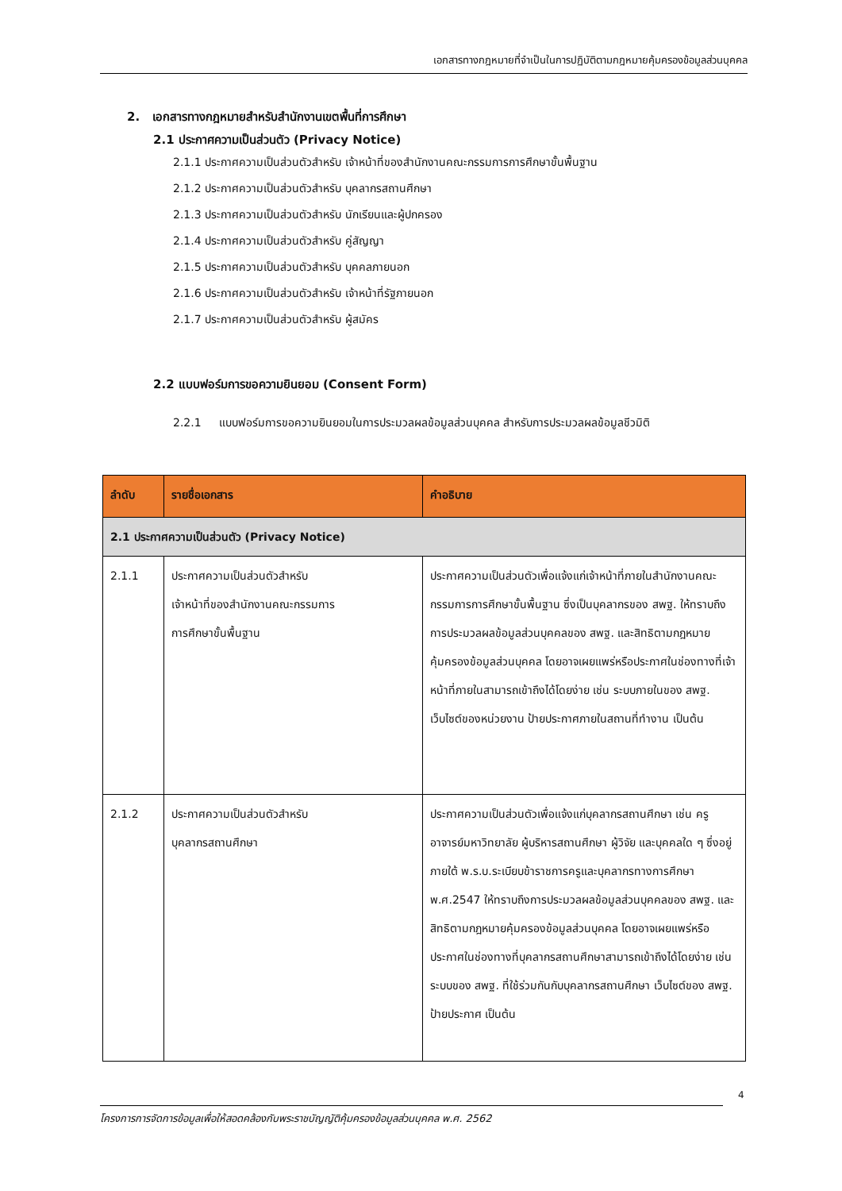เอกสารทางกฎหมายที่จำเป็นในการปฏิบัติตามกฎหมายคุ้มครองข้อมูลส่วนบุคคล
2. เอกสารทางกฎหมายสำหรับสำนักงานเขตพื้นที่การศึกษา
2.1 ประกาศความเป็นส่วนตัว (Privacy Notice)
2.1.1 ประกาศความเป็นส่วนตัวสำหรับ เจ้าหน้าที่ของสำนักงานคณะกรรมการการศึกษาขั้นพื้นฐาน
2.1.2 ประกาศความเป็นส่วนตัวสำหรับ บุคลากรสถานศึกษา
2.1.3 ประกาศความเป็นส่วนตัวสำหรับ นักเรียนและผู้ปกครอง
2.1.4 ประกาศความเป็นส่วนตัวสำหรับ คู่สัญญา
2.1.5 ประกาศความเป็นส่วนตัวสำหรับ บุคคลภายนอก
2.1.6 ประกาศความเป็นส่วนตัวสำหรับ เจ้าหน้าที่รัฐภายนอก
2.1.7 ประกาศความเป็นส่วนตัวสำหรับ ผู้สมัคร
2.2 แบบฟอร์มการขอความยินยอม (Consent Form)
2.2.1 แบบฟอร์มการขอความยินยอมในการประมวลผลข้อมูลส่วนบุคคล สำหรับการประมวลผลข้อมูลชีวมิติ
| ลำดับ | รายชื่อเอกสาร | คำอธิบาย |
| --- | --- | --- |
| 2.1 ประกาศความเป็นส่วนตัว (Privacy Notice) | | |
| 2.1.1 | ประกาศความเป็นส่วนตัวสำหรับ เจ้าหน้าที่ของสำนักงานคณะกรรมการ การศึกษาขั้นพื้นฐาน | ประกาศความเป็นส่วนตัวเพื่อแจ้งแก่เจ้าหน้าที่ภายในสำนักงานคณะกรรมการการศึกษาขั้นพื้นฐาน ซึ่งเป็นบุคลากรของ สพฐ. ให้ทราบถึงการประมวลผลข้อมูลส่วนบุคคลของ สพฐ. และสิทธิตามกฎหมายคุ้มครองข้อมูลส่วนบุคคล โดยอาจเผยแพร่หรือประกาศในช่องทางที่เจ้าหน้าที่ภายในสามารถเข้าถึงได้โดยง่าย เช่น ระบบภายในของ สพฐ. เว็บไซต์ของหน่วยงาน ป้ายประกาศภายในสถานที่ทำงาน เป็นต้น |
| 2.1.2 | ประกาศความเป็นส่วนตัวสำหรับ บุคลากรสถานศึกษา | ประกาศความเป็นส่วนตัวเพื่อแจ้งแก่บุคลากรสถานศึกษา เช่น ครู อาจารย์มหาวิทยาลัย ผู้บริหารสถานศึกษา ผู้วิจัย และบุคคลใด ๆ ซึ่งอยู่ภายใต้ พ.ร.บ.ระเบียบข้าราชการครูและบุคลากรทางการศึกษา พ.ศ.2547 ให้ทราบถึงการประมวลผลข้อมูลส่วนบุคคลของ สพฐ. และสิทธิตามกฎหมายคุ้มครองข้อมูลส่วนบุคคล โดยอาจเผยแพร่หรือประกาศในช่องทางที่บุคลากรสถานศึกษาสามารถเข้าถึงได้โดยง่าย เช่น ระบบของ สพฐ. ที่ใช้ร่วมกันกับบุคลากรสถานศึกษา เว็บไซต์ของ สพฐ. ป้ายประกาศ เป็นต้น |
4
โครงการการจัดการข้อมูลเพื่อให้สอดคล้องกับพระราชบัญญัติคุ้มครองข้อมูลส่วนบุคคล พ.ศ. 2562